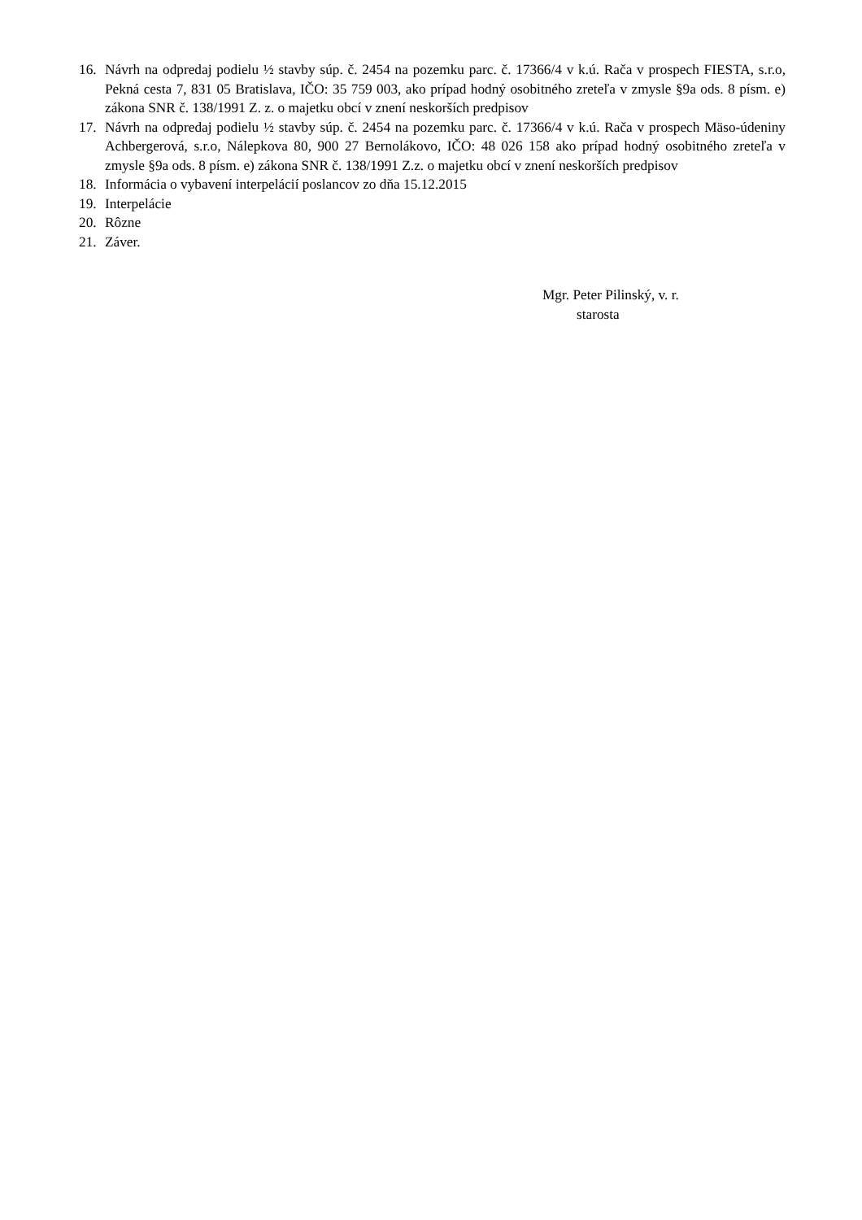16. Návrh na odpredaj podielu ½ stavby súp. č. 2454 na pozemku parc. č. 17366/4 v k.ú. Rača v prospech FIESTA, s.r.o, Pekná cesta 7, 831 05 Bratislava, IČO: 35 759 003, ako prípad hodný osobitného zreteľa v zmysle §9a ods. 8 písm. e) zákona SNR č. 138/1991 Z. z. o majetku obcí v znení neskorších predpisov
17. Návrh na odpredaj podielu ½ stavby súp. č. 2454 na pozemku parc. č. 17366/4 v k.ú. Rača v prospech Mäso-údeniny Achbergerová, s.r.o, Nálepkova 80, 900 27 Bernolákovo, IČO: 48 026 158 ako prípad hodný osobitného zreteľa v zmysle §9a ods. 8 písm. e) zákona SNR č. 138/1991 Z.z. o majetku obcí v znení neskorších predpisov
18. Informácia o vybavení interpelácií poslancov zo dňa 15.12.2015
19. Interpelácie
20. Rôzne
21. Záver.
Mgr. Peter Pilinský, v. r.
starosta